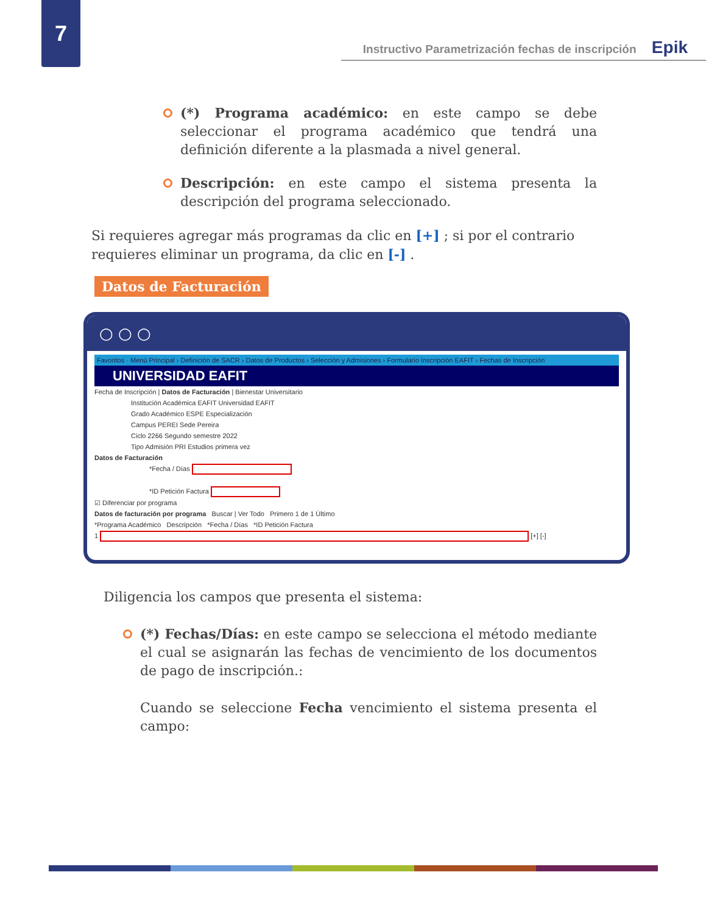7
Instructivo Parametrización fechas de inscripción Epik
(*) Programa académico: en este campo se debe seleccionar el programa académico que tendrá una definición diferente a la plasmada a nivel general.
Descripción: en este campo el sistema presenta la descripción del programa seleccionado.
Si requieres agregar más programas da clic en [+] ; si por el contrario requieres eliminar un programa, da clic en [-] .
Datos de Facturación
○ ○ ○
Favoritos · Menú Principal › Definición de SACR › Datos de Productos › Selección y Admisiones › Formulario Inscripción EAFIT › Fechas de Inscripción
UNIVERSIDAD EAFIT
Fecha de Inscripción | Datos de Facturación | Bienestar Universitario
Institución Académica EAFIT Universidad EAFIT
Grado Académico ESPE Especialización
Campus PEREI Sede Pereira
Ciclo 2266 Segundo semestre 2022
Tipo Admisión PRI Estudios primera vez
Datos de Facturación
*Fecha / Días
*ID Petición Factura
☑ Diferenciar por programa
Datos de facturación por programa Buscar | Ver Todo Primero 1 de 1 Último
*Programa Académico Descripción *Fecha / Días *ID Petición Factura
1 [+] [-]
Diligencia los campos que presenta el sistema:
(*) Fechas/Días: en este campo se selecciona el método mediante el cual se asignarán las fechas de vencimiento de los documentos de pago de inscripción.:
Cuando se seleccione Fecha vencimiento el sistema presenta el campo: